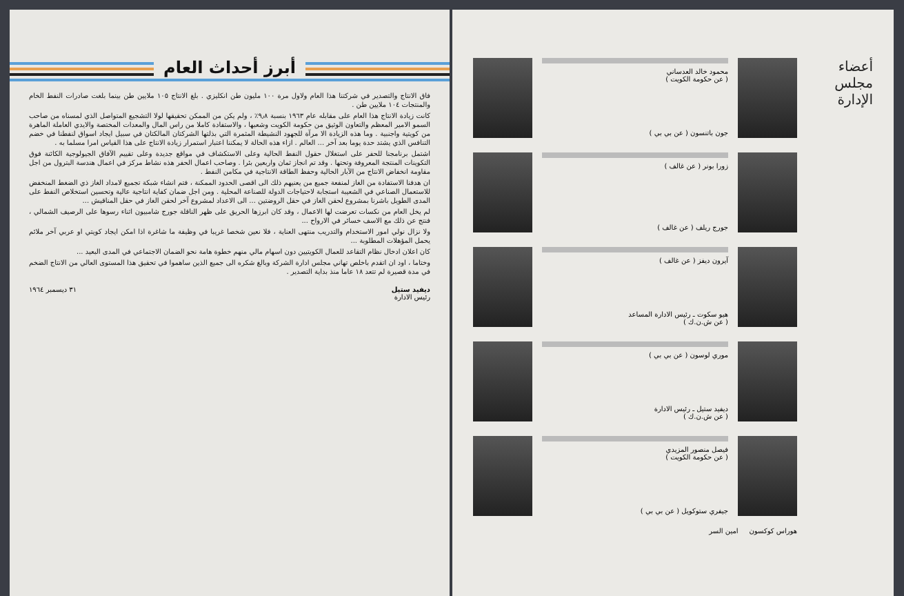أبرز أحداث العام
فاق الانتاج والتصدير في شركتنا هذا العام ولاول مرة ١٠٠ مليون طن انكليزي . بلغ الانتاج ١٠٥ ملايين طن بينما بلغت صادرات النفط الخام والمنتجات ١٠٤ ملايين طن .
كانت زيادة الانتاج هذا العام على مقابله عام ١٩٦٣ بنسبة ٩٫٨٪ ، ولم يكن من الممكن تحقيقها لولا التشجيع المتواصل الذي لمسناه من صاحب السمو الامير المعظم والتعاون الوثيق من حكومة الكويت وشعبها ، والاستفادة كاملا من راس المال والمعدات المختصة والايدي العاملة الماهرة من كويتية واجنبية . وما هذه الزيادة الا مرآة للجهود النشيطة المثمرة التي بذلتها الشركتان المالكتان في سبيل ايجاد اسواق لنفطنا في خضم التنافس الذي يشتد حدة يوما بعد آخر ... العالم . ازاء هذه الحالة لا يمكننا اعتبار استمرار زيادة الانتاج على هذا القياس امرا مسلما به .
اشتمل برنامجنا للحفر على استغلال حقول النفط الحالية وعلى الاستكشاف في مواقع جديدة وعلى تقييم الآفاق الجيولوجية الكائنة فوق التكوينات المنتجة المعروفة وتحتها . وقد تم انجاز ثمان واربعين بئرا . وصاحب اعمال الحفر هذه نشاط مركز في اعمال هندسة البترول من اجل مقاومة انخفاض الانتاج من الآبار الحالية وحفظ الطاقة الانتاجية في مكامن النفط .
ان هدفنا الاستفادة من الغاز لمنفعة جميع من يعنيهم ذلك الى اقصى الحدود الممكنة ، فتم انشاء شبكة تجميع لامداد الغاز ذي الضغط المنخفض للاستعمال الصناعي في الشعيبة استجابة لاحتياجات الدولة للصناعة المحلية . ومن اجل ضمان كفاية انتاجية عالية وتحسين استخلاص النفط على المدى الطويل باشرنا بمشروع لحقن الغاز في حقل الروضتين ... الى الاعداد لمشروع آخر لحقن الغاز في حقل المناقيش ...
لم يخل العام من نكسات تعرضت لها الاعمال ، وقد كان ابرزها الحريق على ظهر الناقلة جورج شامبيون اثناء رسوها على الرصيف الشمالي ، فنتج عن ذلك مع الاسف خسائر في الارواح ...
ولا نزال نولي امور الاستخدام والتدريب منتهى العناية ، فلا نعين شخصا غريبا في وظيفة ما شاغرة اذا امكن ايجاد كويتي او عربي آخر ملائم يحمل المؤهلات المطلوبة ...
كان اعلان ادخال نظام التقاعد للعمال الكويتيين دون اسهام مالي منهم خطوة هامة نحو الضمان الاجتماعي في المدى البعيد ...
وختاما ، اود ان اتقدم باخلص تهاني مجلس ادارة الشركة وبالغ شكره الى جميع الذين ساهموا في تحقيق هذا المستوى العالي من الانتاج الضخم في مدة قصيرة لم تتعد ١٨ عاما منذ بداية التصدير .
ديفيد ستيل
رئيس الادارة
٣١ ديسمبر ١٩٦٤
أعضاء
مجلس الإدارة
محمود خالد العدساني
( عن حكومة الكويت )
جون باتنسون ( عن بي بي )
زورا بونر ( عن غالف )
جورج ريلف ( عن غالف )
آيرون ديفز ( عن غالف )
هيو سكوت ـ رئيس الادارة المساعد
( عن ش.ن.ك )
موري لوسون ( عن بي بي )
ديفيد ستيل ـ رئيس الادارة
( عن ش.ن.ك )
فيصل منصور المزيدي
( عن حكومة الكويت )
جيفري ستوكويل ( عن بي بي )
هوراس كوكسون امين السر